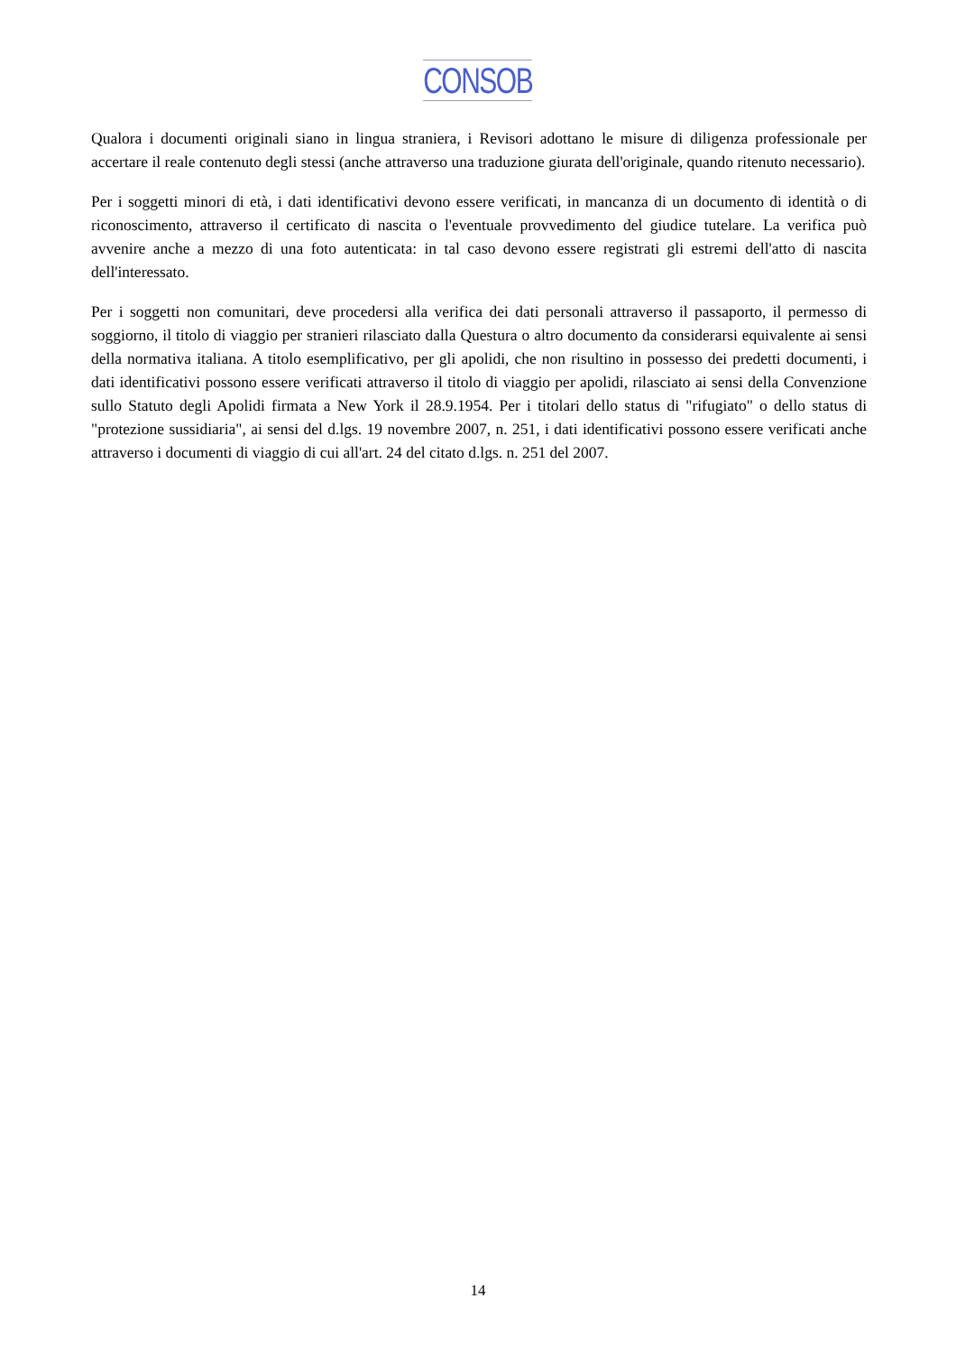CONSOB
Qualora i documenti originali siano in lingua straniera, i Revisori adottano le misure di diligenza professionale per accertare il reale contenuto degli stessi (anche attraverso una traduzione giurata dell'originale, quando ritenuto necessario).
Per i soggetti minori di età, i dati identificativi devono essere verificati, in mancanza di un documento di identità o di riconoscimento, attraverso il certificato di nascita o l'eventuale provvedimento del giudice tutelare. La verifica può avvenire anche a mezzo di una foto autenticata: in tal caso devono essere registrati gli estremi dell'atto di nascita dell'interessato.
Per i soggetti non comunitari, deve procedersi alla verifica dei dati personali attraverso il passaporto, il permesso di soggiorno, il titolo di viaggio per stranieri rilasciato dalla Questura o altro documento da considerarsi equivalente ai sensi della normativa italiana. A titolo esemplificativo, per gli apolidi, che non risultino in possesso dei predetti documenti, i dati identificativi possono essere verificati attraverso il titolo di viaggio per apolidi, rilasciato ai sensi della Convenzione sullo Statuto degli Apolidi firmata a New York il 28.9.1954. Per i titolari dello status di "rifugiato" o dello status di "protezione sussidiaria", ai sensi del d.lgs. 19 novembre 2007, n. 251, i dati identificativi possono essere verificati anche attraverso i documenti di viaggio di cui all'art. 24 del citato d.lgs. n. 251 del 2007.
14